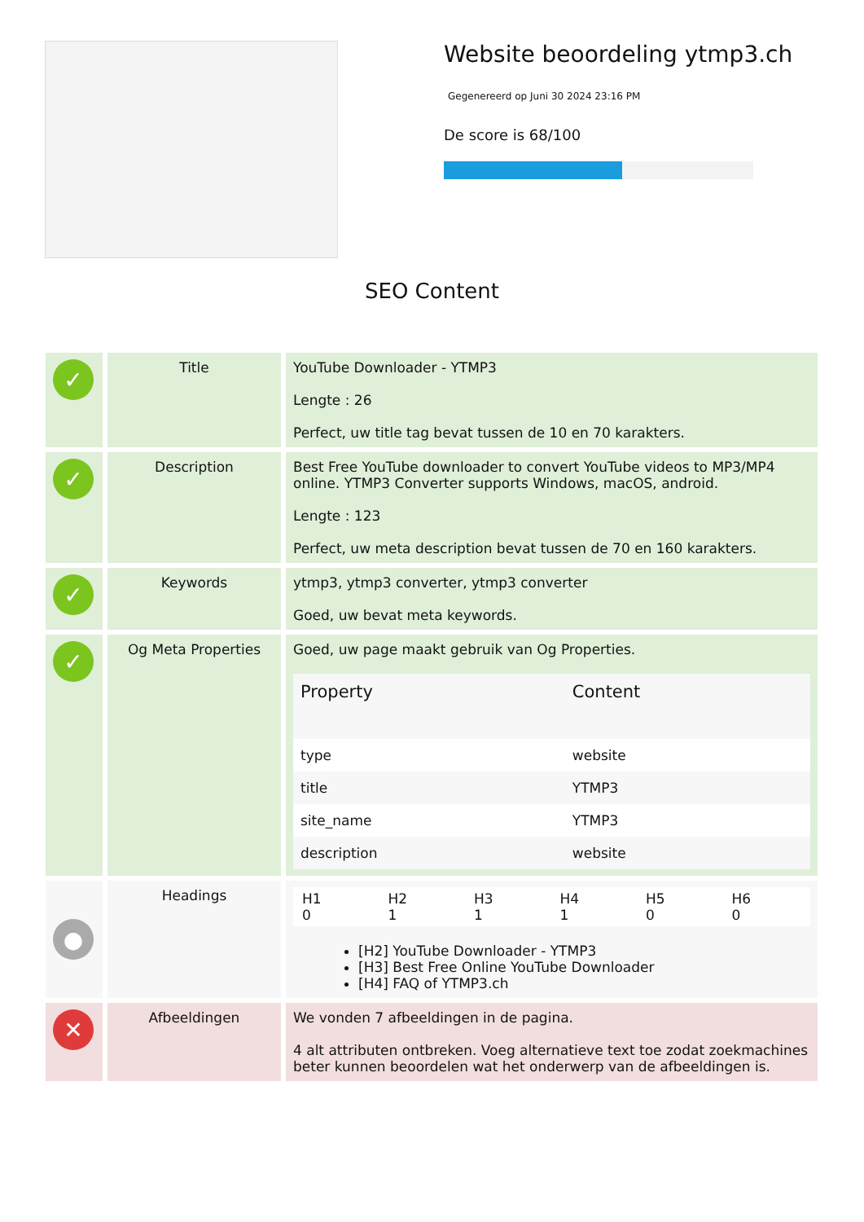Website beoordeling ytmp3.ch
Gegenereerd op Juni 30 2024 23:16 PM
De score is 68/100
SEO Content
| ✓ | Title | YouTube Downloader - YTMP3 Lengte : 26 Perfect, uw title tag bevat tussen de 10 en 70 karakters. |
| ✓ | Description | Best Free YouTube downloader to convert YouTube videos to MP3/MP4 online. YTMP3 Converter supports Windows, macOS, android. Lengte : 123 Perfect, uw meta description bevat tussen de 70 en 160 karakters. |
| ✓ | Keywords | ytmp3, ytmp3 converter, ytmp3 converter Goed, uw bevat meta keywords. |
| ✓ | Og Meta Properties | Goed, uw page maakt gebruik van Og Properties. / Property / Content / / --- / --- / / type / website / / title / YTMP3 / / site_name / YTMP3 / / description / website / |
| ● | Headings | / H1 0 / H2 1 / H3 1 / H4 1 / H5 0 / H6 0 / [H2] YouTube Downloader - YTMP3 [H3] Best Free Online YouTube Downloader [H4] FAQ of YTMP3.ch |
| ✕ | Afbeeldingen | We vonden 7 afbeeldingen in de pagina. 4 alt attributen ontbreken. Voeg alternatieve text toe zodat zoekmachines beter kunnen beoordelen wat het onderwerp van de afbeeldingen is. |